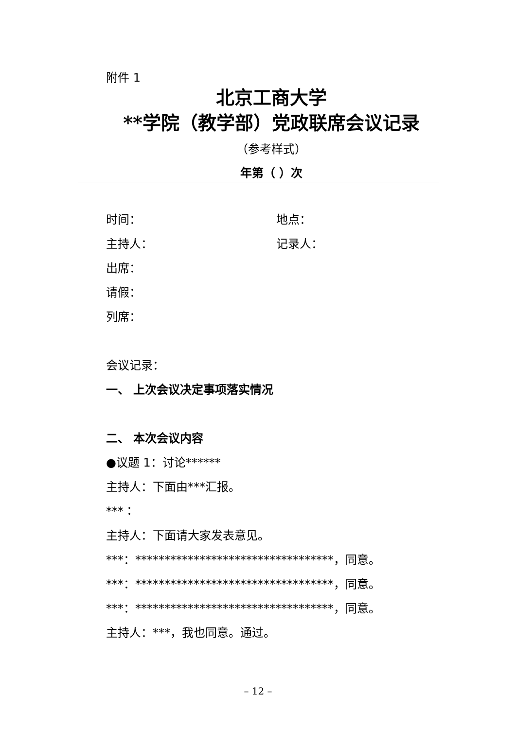附件 1
北京工商大学
**学院（教学部）党政联席会议记录
（参考样式）
年第（ ）次
时间： 地点：
主持人： 记录人：
出席：
请假：
列席：
会议记录：
一、 上次会议决定事项落实情况
二、 本次会议内容
●议题 1：讨论******
主持人：下面由***汇报。
***：
主持人：下面请大家发表意见。
***：**********************************，同意。
***：**********************************，同意。
***：**********************************，同意。
主持人：***，我也同意。通过。
– 12 –